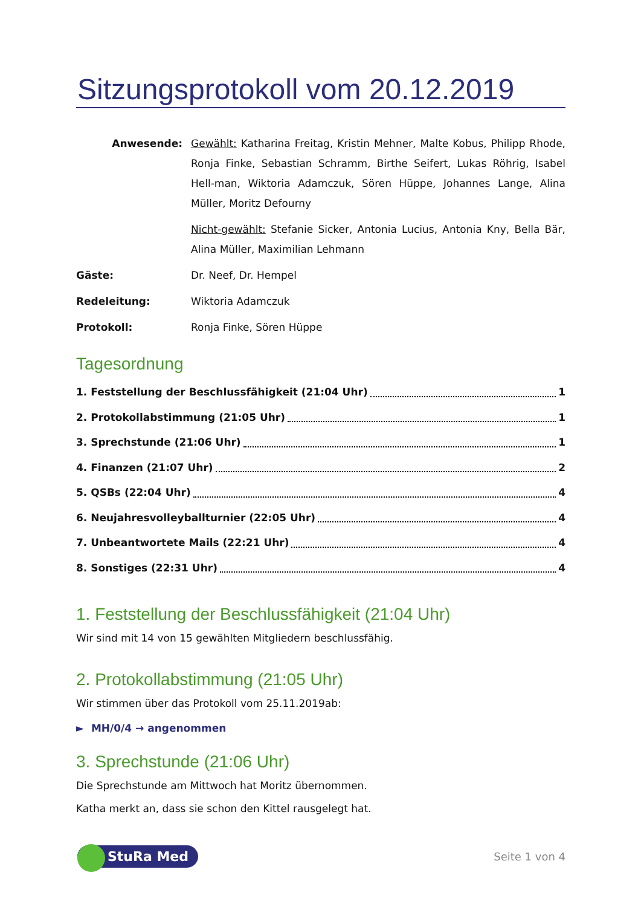Sitzungsprotokoll vom 20.12.2019
Anwesende:
Gewählt: Katharina Freitag, Kristin Mehner, Malte Kobus, Philipp Rhode, Ronja Finke, Sebastian Schramm, Birthe Seifert, Lukas Röhrig, Isabel Hell-man, Wiktoria Adamczuk, Sören Hüppe, Johannes Lange, Alina Müller, Moritz Defourny
Nicht-gewählt: Stefanie Sicker, Antonia Lucius, Antonia Kny, Bella Bär, Alina Müller, Maximilian Lehmann
Gäste:
Dr. Neef, Dr. Hempel
Redeleitung:
Wiktoria Adamczuk
Protokoll:
Ronja Finke, Sören Hüppe
Tagesordnung
1. Feststellung der Beschlussfähigkeit (21:04 Uhr) 1
2. Protokollabstimmung (21:05 Uhr) 1
3. Sprechstunde (21:06 Uhr) 1
4. Finanzen (21:07 Uhr) 2
5. QSBs (22:04 Uhr) 4
6. Neujahresvolleyballturnier (22:05 Uhr) 4
7. Unbeantwortete Mails (22:21 Uhr) 4
8. Sonstiges (22:31 Uhr) 4
1. Feststellung der Beschlussfähigkeit (21:04 Uhr)
Wir sind mit 14 von 15 gewählten Mitgliedern beschlussfähig.
2. Protokollabstimmung (21:05 Uhr)
Wir stimmen über das Protokoll vom 25.11.2019ab:
► MH/0/4 → angenommen
3. Sprechstunde (21:06 Uhr)
Die Sprechstunde am Mittwoch hat Moritz übernommen.
Katha merkt an, dass sie schon den Kittel rausgelegt hat.
StuRa Med Seite 1 von 4